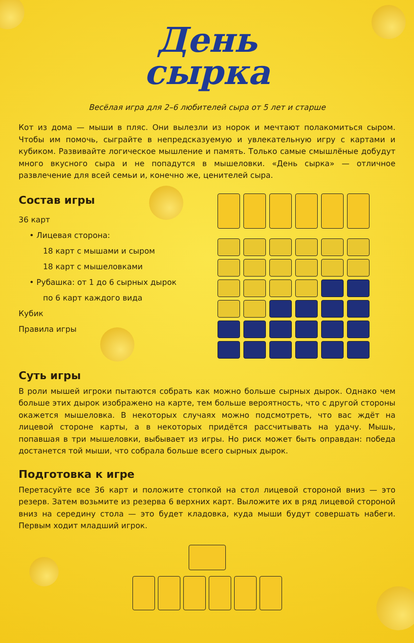День
сырка
Весёлая игра для 2–6 любителей сыра от 5 лет и старше
Кот из дома — мыши в пляс. Они вылезли из норок и мечтают полакомиться сыром. Чтобы им помочь, сыграйте в непредсказуемую и увлекательную игру с картами и кубиком. Развивайте логическое мышление и память. Только самые смышлёные добудут много вкусного сыра и не попадутся в мышеловки. «День сырка» — отличное развлечение для всей семьи и, конечно же, ценителей сыра.
Состав игры
36 карт
• Лицевая сторона:
18 карт с мышами и сыром
18 карт с мышеловками
• Рубашка: от 1 до 6 сырных дырок
по 6 карт каждого вида
Кубик
Правила игры
Суть игры
В роли мышей игроки пытаются собрать как можно больше сырных дырок. Однако чем больше этих дырок изображено на карте, тем больше вероятность, что с другой стороны окажется мышеловка. В некоторых случаях можно подсмотреть, что вас ждёт на лицевой стороне карты, а в некоторых придётся рассчитывать на удачу. Мышь, попавшая в три мышеловки, выбывает из игры. Но риск может быть оправдан: победа достанется той мыши, что собрала больше всего сырных дырок.
Подготовка к игре
Перетасуйте все 36 карт и положите стопкой на стол лицевой стороной вниз — это резерв. Затем возьмите из резерва 6 верхних карт. Выложите их в ряд лицевой стороной вниз на середину стола — это будет кладовка, куда мыши будут совершать набеги. Первым ходит младший игрок.